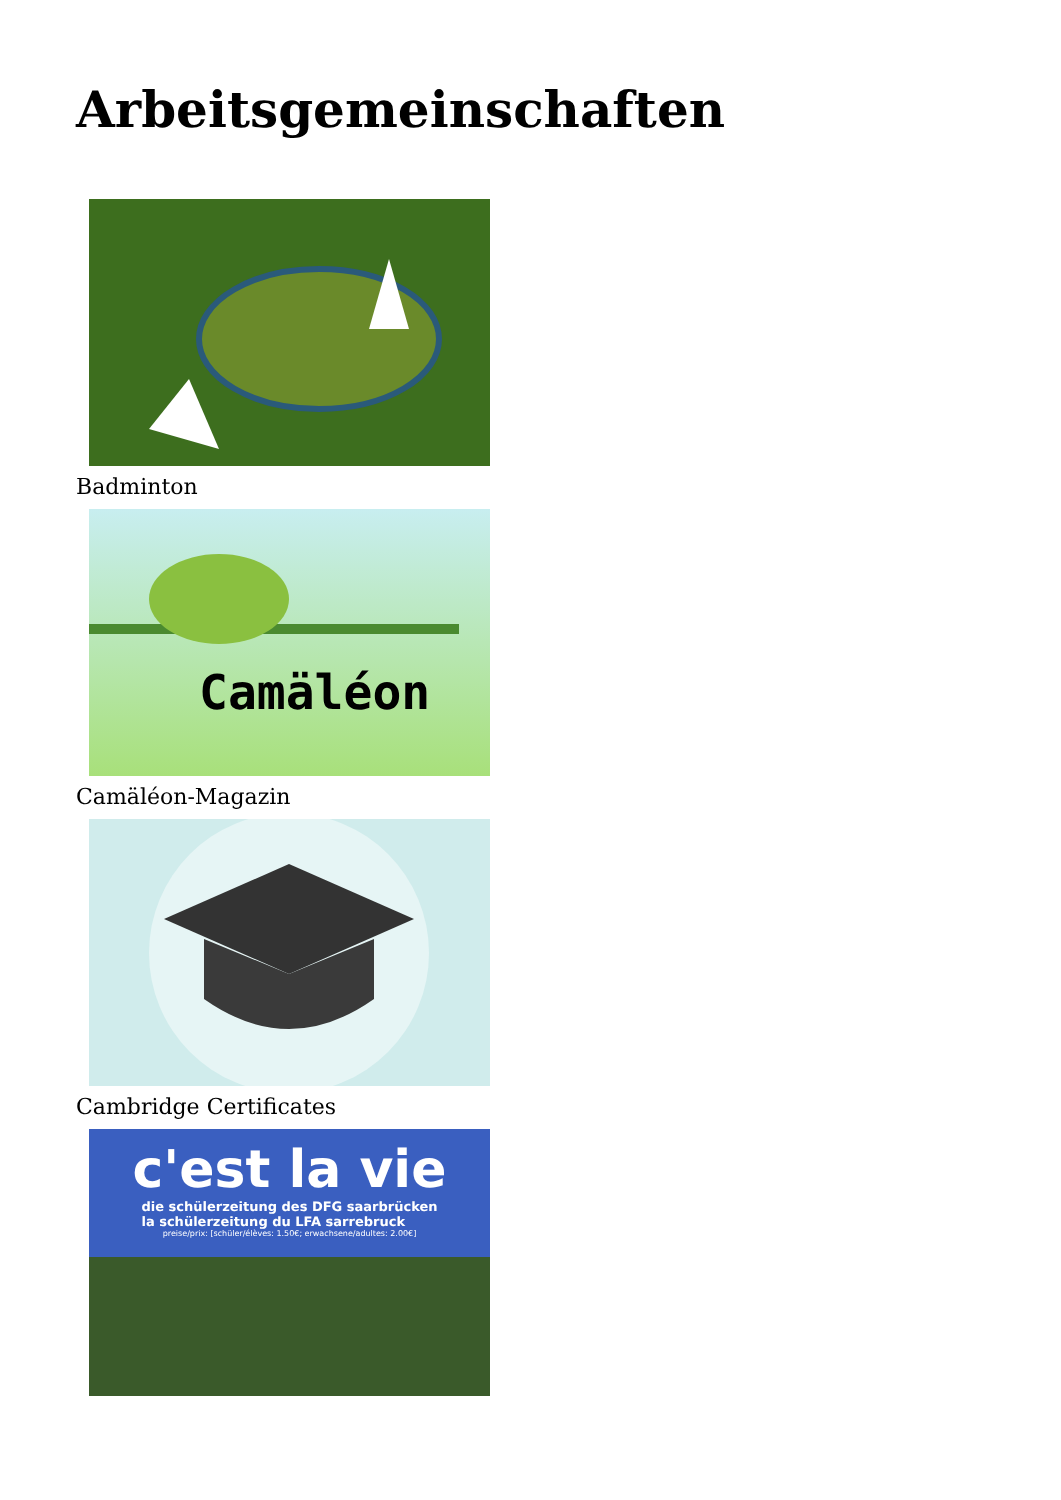Arbeitsgemeinschaften
Badminton
Camäléon
Camäléon-Magazin
Cambridge Certificates
c'est la vie
die schülerzeitung des DFG saarbrücken
la schülerzeitung du LFA sarrebruck
preise/prix: [schüler/élèves: 1.50€; erwachsene/adultes: 2.00€]